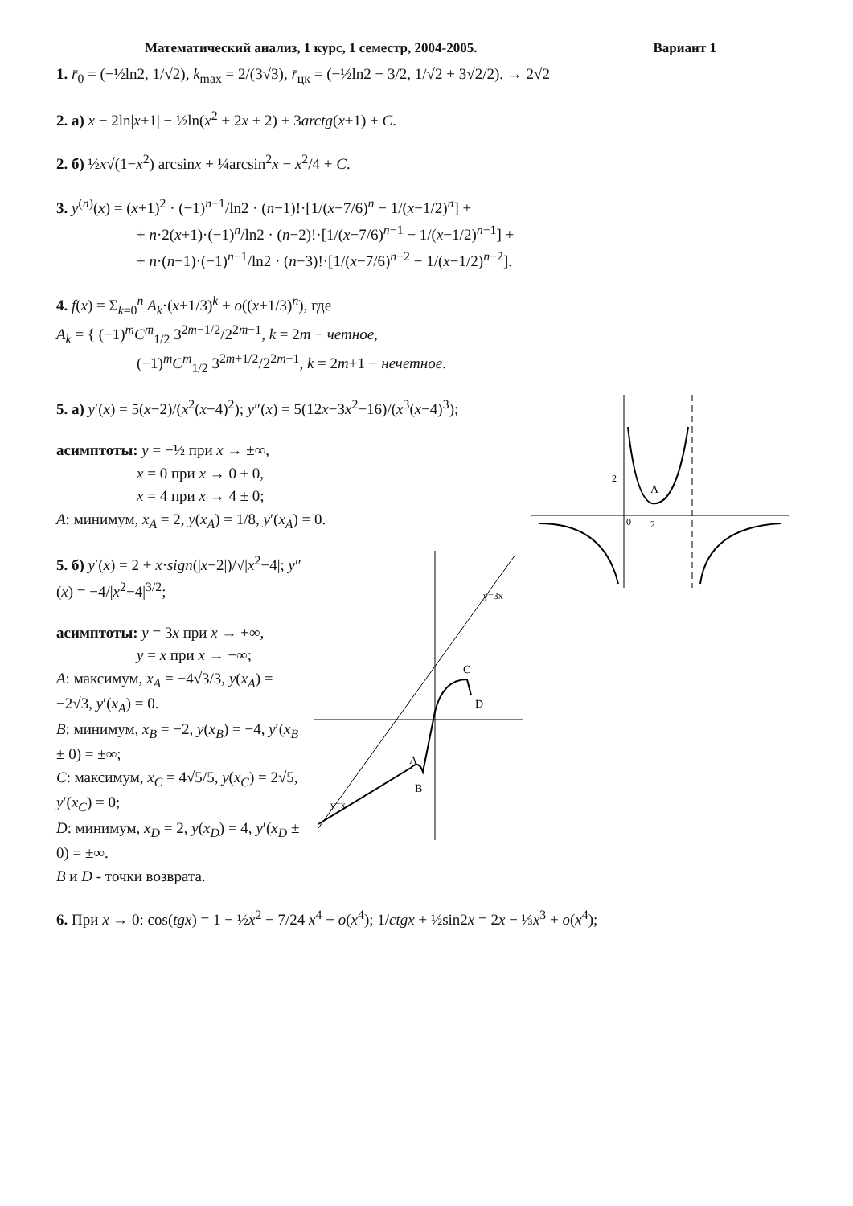Математический анализ, 1 курс, 1 семестр, 2004-2005. Вариант 1
1. r̄<sub>0</sub> = (−½ln2, 1/√2), k<sub>max</sub> = 2/(3√3), r̄<sub>цк</sub> = (−½ln2 − 3/2, 1/√2 + 3√2/2). → 2√2
2. а) x − 2ln|x+1| − ½ln(x<sup>2</sup> + 2x + 2) + 3arctg(x+1) + C.
2. б) ½x√(1−x<sup>2</sup>) arcsinx + ¼arcsin<sup>2</sup>x − x<sup>2</sup>/4 + C.
3. y<sup>(n)</sup>(x) = (x+1)<sup>2</sup> · (−1)<sup>n+1</sup>/ln2 · (n−1)!·[1/(x−7/6)<sup>n</sup> − 1/(x−1/2)<sup>n</sup>] +
+ n·2(x+1)·(−1)<sup>n</sup>/ln2 · (n−2)!·[1/(x−7/6)<sup>n−1</sup> − 1/(x−1/2)<sup>n−1</sup>] +
+ n·(n−1)·(−1)<sup>n−1</sup>/ln2 · (n−3)!·[1/(x−7/6)<sup>n−2</sup> − 1/(x−1/2)<sup>n−2</sup>].
4. f(x) = Σ<sub>k=0</sub><sup>n</sup> A<sub>k</sub>·(x+1/3)<sup>k</sup> + o((x+1/3)<sup>n</sup>), где
A<sub>k</sub> = { (−1)<sup>m</sup>C<sup>m</sup><sub>1/2</sub> 3<sup>2m−1/2</sup>/2<sup>2m−1</sup>, k = 2m − четное,
(−1)<sup>m</sup>C<sup>m</sup><sub>1/2</sub> 3<sup>2m+1/2</sup>/2<sup>2m−1</sup>, k = 2m+1 − нечетное.
2
A
0
2
5. а) y′(x) = 5(x−2)/(x<sup>2</sup>(x−4)<sup>2</sup>); y″(x) = 5(12x−3x<sup>2</sup>−16)/(x<sup>3</sup>(x−4)<sup>3</sup>);
асимптоты: y = −½ при x → ±∞,
x = 0 при x → 0 ± 0,
x = 4 при x → 4 ± 0;
A: минимум, x<sub>A</sub> = 2, y(x<sub>A</sub>) = 1/8, y′(x<sub>A</sub>) = 0.
A
B
C
D
y=3x
y=x
5. б) y′(x) = 2 + x·sign(|x−2|)/√|x<sup>2</sup>−4|; y″(x) = −4/|x<sup>2</sup>−4|<sup>3/2</sup>;
асимптоты: y = 3x при x → +∞,
y = x при x → −∞;
A: максимум, x<sub>A</sub> = −4√3/3, y(x<sub>A</sub>) = −2√3, y′(x<sub>A</sub>) = 0.
B: минимум, x<sub>B</sub> = −2, y(x<sub>B</sub>) = −4, y′(x<sub>B</sub> ± 0) = ±∞;
C: максимум, x<sub>C</sub> = 4√5/5, y(x<sub>C</sub>) = 2√5, y′(x<sub>C</sub>) = 0;
D: минимум, x<sub>D</sub> = 2, y(x<sub>D</sub>) = 4, y′(x<sub>D</sub> ± 0) = ±∞.
B и D - точки возврата.
6. При x → 0: cos(tgx) = 1 − ½x<sup>2</sup> − 7/24 x<sup>4</sup> + o(x<sup>4</sup>); 1/ctgx + ½sin2x = 2x − ⅓x<sup>3</sup> + o(x<sup>4</sup>);